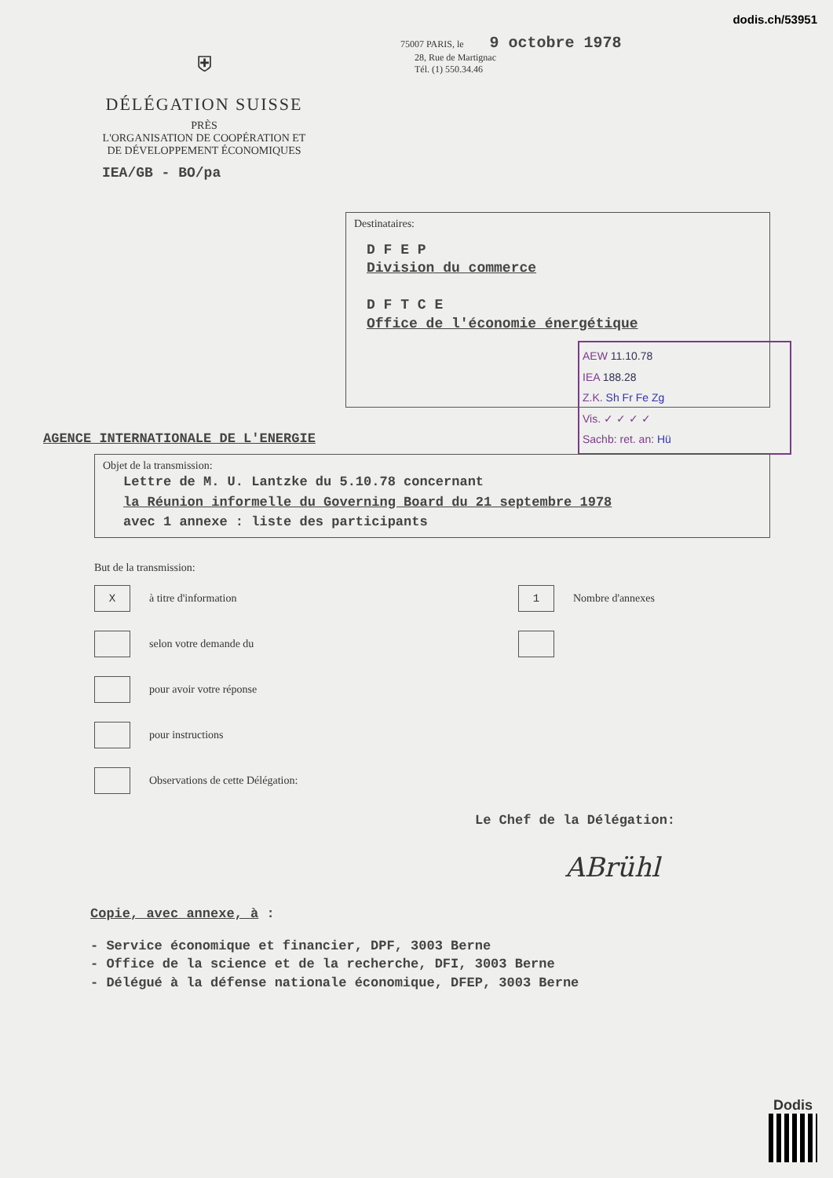dodis.ch/53951
⛨
DÉLÉGATION SUISSE
PRÈS
L'ORGANISATION DE COOPÉRATION ET
DE DÉVELOPPEMENT ÉCONOMIQUES
IEA/GB - BO/pa
75007 PARIS, le 9 octobre 1978
28, Rue de Martignac
Tél. (1) 550.34.46
Destinataires:
D F E P
Division du commerce
D F T C E
Office de l'économie énergétique
AEW 11.10.78
IEA 188.28
Z.K. Sh Fr Fe Zg
Vis. ✓ ✓ ✓ ✓
Sachb: ret. an: Hü
AGENCE INTERNATIONALE DE L'ENERGIE
Objet de la transmission:
Lettre de M. U. Lantzke du 5.10.78 concernant
la Réunion informelle du Governing Board du 21 septembre 1978
avec 1 annexe : liste des participants
But de la transmission:
Xà titre d'information
1 Nombre d'annexes
selon votre demande du
pour avoir votre réponse
pour instructions
Observations de cette Délégation:
Le Chef de la Délégation:
ABrühl
Copie, avec annexe, à :
- Service économique et financier, DPF, 3003 Berne
- Office de la science et de la recherche, DFI, 3003 Berne
- Délégué à la défense nationale économique, DFEP, 3003 Berne
Dodis